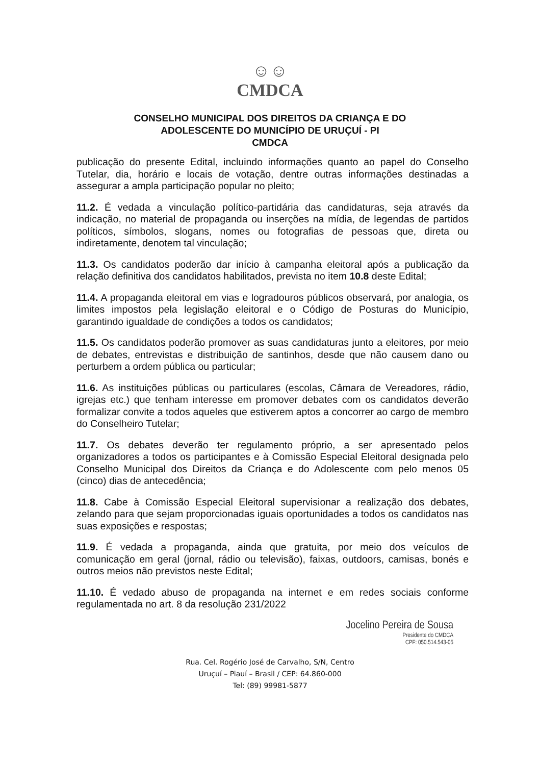☺☺
CMDCA
CONSELHO MUNICIPAL DOS DIREITOS DA CRIANÇA E DO
ADOLESCENTE DO MUNICÍPIO DE URUÇUÍ - PI
CMDCA
publicação do presente Edital, incluindo informações quanto ao papel do Conselho Tutelar, dia, horário e locais de votação, dentre outras informações destinadas a assegurar a ampla participação popular no pleito;
11.2. É vedada a vinculação político-partidária das candidaturas, seja através da indicação, no material de propaganda ou inserções na mídia, de legendas de partidos políticos, símbolos, slogans, nomes ou fotografias de pessoas que, direta ou indiretamente, denotem tal vinculação;
11.3. Os candidatos poderão dar início à campanha eleitoral após a publicação da relação definitiva dos candidatos habilitados, prevista no item 10.8 deste Edital;
11.4. A propaganda eleitoral em vias e logradouros públicos observará, por analogia, os limites impostos pela legislação eleitoral e o Código de Posturas do Município, garantindo igualdade de condições a todos os candidatos;
11.5. Os candidatos poderão promover as suas candidaturas junto a eleitores, por meio de debates, entrevistas e distribuição de santinhos, desde que não causem dano ou perturbem a ordem pública ou particular;
11.6. As instituições públicas ou particulares (escolas, Câmara de Vereadores, rádio, igrejas etc.) que tenham interesse em promover debates com os candidatos deverão formalizar convite a todos aqueles que estiverem aptos a concorrer ao cargo de membro do Conselheiro Tutelar;
11.7. Os debates deverão ter regulamento próprio, a ser apresentado pelos organizadores a todos os participantes e à Comissão Especial Eleitoral designada pelo Conselho Municipal dos Direitos da Criança e do Adolescente com pelo menos 05 (cinco) dias de antecedência;
11.8. Cabe à Comissão Especial Eleitoral supervisionar a realização dos debates, zelando para que sejam proporcionadas iguais oportunidades a todos os candidatos nas suas exposições e respostas;
11.9. É vedada a propaganda, ainda que gratuita, por meio dos veículos de comunicação em geral (jornal, rádio ou televisão), faixas, outdoors, camisas, bonés e outros meios não previstos neste Edital;
11.10. É vedado abuso de propaganda na internet e em redes sociais conforme regulamentada no art. 8 da resolução 231/2022
Jocelino Pereira de Sousa
Presidente do CMDCA
CPF: 050.514.543-05
Rua. Cel. Rogério José de Carvalho, S/N, Centro
Uruçuí – Piauí – Brasil / CEP: 64.860-000
Tel: (89) 99981-5877